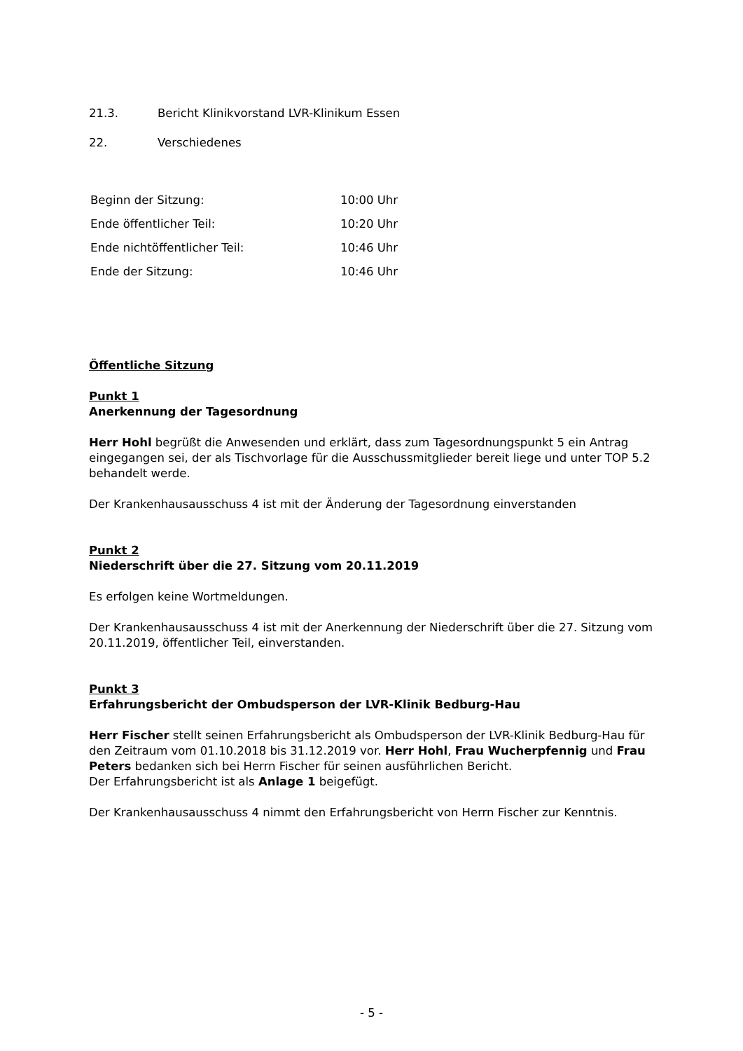21.3. Bericht Klinikvorstand LVR-Klinikum Essen
22. Verschiedenes
| Beginn der Sitzung: | 10:00 Uhr |
| Ende öffentlicher Teil: | 10:20 Uhr |
| Ende nichtöffentlicher Teil: | 10:46 Uhr |
| Ende der Sitzung: | 10:46 Uhr |
Öffentliche Sitzung
Punkt 1
Anerkennung der Tagesordnung
Herr Hohl begrüßt die Anwesenden und erklärt, dass zum Tagesordnungspunkt 5 ein Antrag eingegangen sei, der als Tischvorlage für die Ausschussmitglieder bereit liege und unter TOP 5.2 behandelt werde.
Der Krankenhausausschuss 4 ist mit der Änderung der Tagesordnung einverstanden
Punkt 2
Niederschrift über die 27. Sitzung vom 20.11.2019
Es erfolgen keine Wortmeldungen.
Der Krankenhausausschuss 4 ist mit der Anerkennung der Niederschrift über die 27. Sitzung vom 20.11.2019, öffentlicher Teil, einverstanden.
Punkt 3
Erfahrungsbericht der Ombudsperson der LVR-Klinik Bedburg-Hau
Herr Fischer stellt seinen Erfahrungsbericht als Ombudsperson der LVR-Klinik Bedburg-Hau für den Zeitraum vom 01.10.2018 bis 31.12.2019 vor. Herr Hohl, Frau Wucherpfennig und Frau Peters bedanken sich bei Herrn Fischer für seinen ausführlichen Bericht.
Der Erfahrungsbericht ist als Anlage 1 beigefügt.
Der Krankenhausausschuss 4 nimmt den Erfahrungsbericht von Herrn Fischer zur Kenntnis.
- 5 -